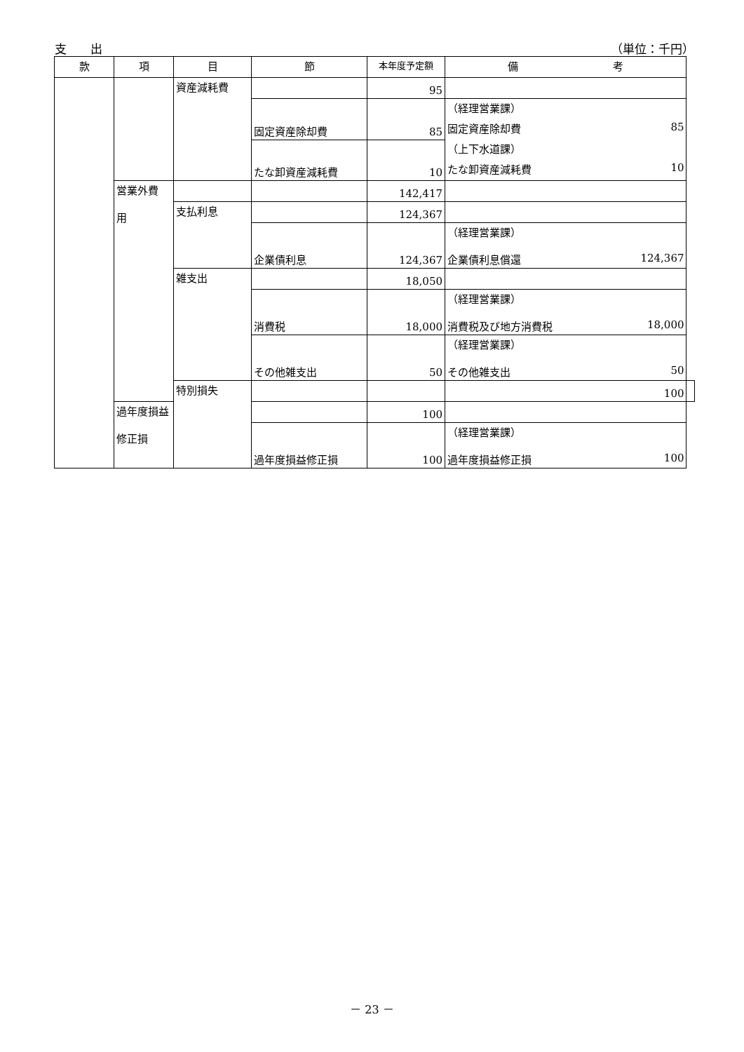支　　出 （単位：千円）
| 款 | 項 | 目 | 節 | 本年度予定額 | 備 考 | |
| --- | --- | --- | --- | --- | --- | --- |
| | | 資産減耗費 | | 95 | | |
| | | | 固定資産除却費 | 85 | （経理営業課） | |
| | | | | | 固定資産除却費 85 | |
| | | | たな卸資産減耗費 | 10 | （上下水道課） | |
| | | | | | たな卸資産減耗費 10 | |
| | 営業外費 用 | | | 142,417 | | |
| | | 支払利息 | | 124,367 | | |
| | | | 企業債利息 | 124,367 | （経理営業課） 企業債利息償還 124,367 | |
| | | 雑支出 | | 18,050 | | |
| | | | 消費税 | 18,000 | （経理営業課） 消費税及び地方消費税 18,000 | |
| | | | その他雑支出 | 50 | （経理営業課） その他雑支出 50 | |
| | | 特別損失 | | | 100 | |
| | 過年度損益 修正損 | | | 100 | | |
| | | | 過年度損益修正損 | 100 | （経理営業課） 過年度損益修正損 100 | |
－ 23 －